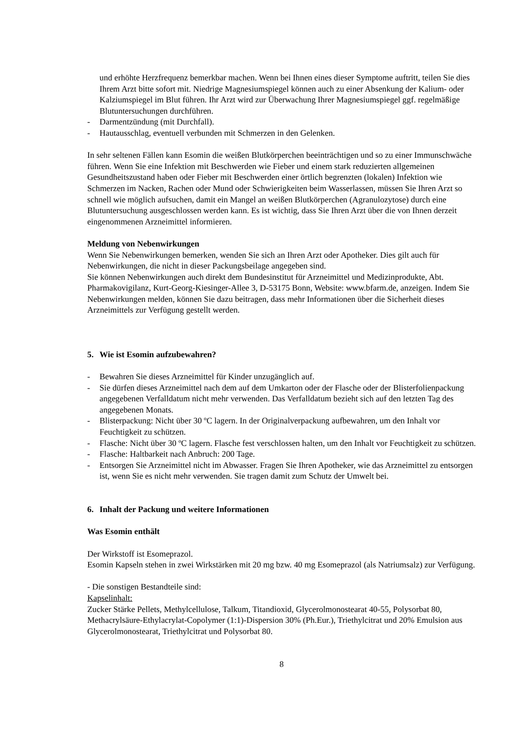und erhöhte Herzfrequenz bemerkbar machen. Wenn bei Ihnen eines dieser Symptome auftritt, teilen Sie dies Ihrem Arzt bitte sofort mit. Niedrige Magnesiumspiegel können auch zu einer Absenkung der Kalium- oder Kalziumspiegel im Blut führen. Ihr Arzt wird zur Überwachung Ihrer Magnesiumspiegel ggf. regelmäßige Blutuntersuchungen durchführen.
- Darmentzündung (mit Durchfall).
- Hautausschlag, eventuell verbunden mit Schmerzen in den Gelenken.
In sehr seltenen Fällen kann Esomin die weißen Blutkörperchen beeinträchtigen und so zu einer Immunschwäche führen. Wenn Sie eine Infektion mit Beschwerden wie Fieber und einem stark reduzierten allgemeinen Gesundheitszustand haben oder Fieber mit Beschwerden einer örtlich begrenzten (lokalen) Infektion wie Schmerzen im Nacken, Rachen oder Mund oder Schwierigkeiten beim Wasserlassen, müssen Sie Ihren Arzt so schnell wie möglich aufsuchen, damit ein Mangel an weißen Blutkörperchen (Agranulozytose) durch eine Blutuntersuchung ausgeschlossen werden kann. Es ist wichtig, dass Sie Ihren Arzt über die von Ihnen derzeit eingenommenen Arzneimittel informieren.
Meldung von Nebenwirkungen
Wenn Sie Nebenwirkungen bemerken, wenden Sie sich an Ihren Arzt oder Apotheker. Dies gilt auch für Nebenwirkungen, die nicht in dieser Packungsbeilage angegeben sind.
Sie können Nebenwirkungen auch direkt dem Bundesinstitut für Arzneimittel und Medizinprodukte, Abt. Pharmakovigilanz, Kurt-Georg-Kiesinger-Allee 3, D-53175 Bonn, Website: www.bfarm.de, anzeigen. Indem Sie Nebenwirkungen melden, können Sie dazu beitragen, dass mehr Informationen über die Sicherheit dieses Arzneimittels zur Verfügung gestellt werden.
5. Wie ist Esomin aufzubewahren?
- Bewahren Sie dieses Arzneimittel für Kinder unzugänglich auf.
- Sie dürfen dieses Arzneimittel nach dem auf dem Umkarton oder der Flasche oder der Blisterfolienpackung angegebenen Verfalldatum nicht mehr verwenden. Das Verfalldatum bezieht sich auf den letzten Tag des angegebenen Monats.
- Blisterpackung: Nicht über 30 ºC lagern. In der Originalverpackung aufbewahren, um den Inhalt vor Feuchtigkeit zu schützen.
- Flasche: Nicht über 30 ºC lagern. Flasche fest verschlossen halten, um den Inhalt vor Feuchtigkeit zu schützen.
- Flasche: Haltbarkeit nach Anbruch: 200 Tage.
- Entsorgen Sie Arzneimittel nicht im Abwasser. Fragen Sie Ihren Apotheker, wie das Arzneimittel zu entsorgen ist, wenn Sie es nicht mehr verwenden. Sie tragen damit zum Schutz der Umwelt bei.
6. Inhalt der Packung und weitere Informationen
Was Esomin enthält
Der Wirkstoff ist Esomeprazol.
Esomin Kapseln stehen in zwei Wirkstärken mit 20 mg bzw. 40 mg Esomeprazol (als Natriumsalz) zur Verfügung.
- Die sonstigen Bestandteile sind:
Kapselinhalt:
Zucker Stärke Pellets, Methylcellulose, Talkum, Titandioxid, Glycerolmonostearat 40-55, Polysorbat 80, Methacrylsäure-Ethylacrylat-Copolymer (1:1)-Dispersion 30% (Ph.Eur.), Triethylcitrat und 20% Emulsion aus Glycerolmonostearat, Triethylcitrat und Polysorbat 80.
8